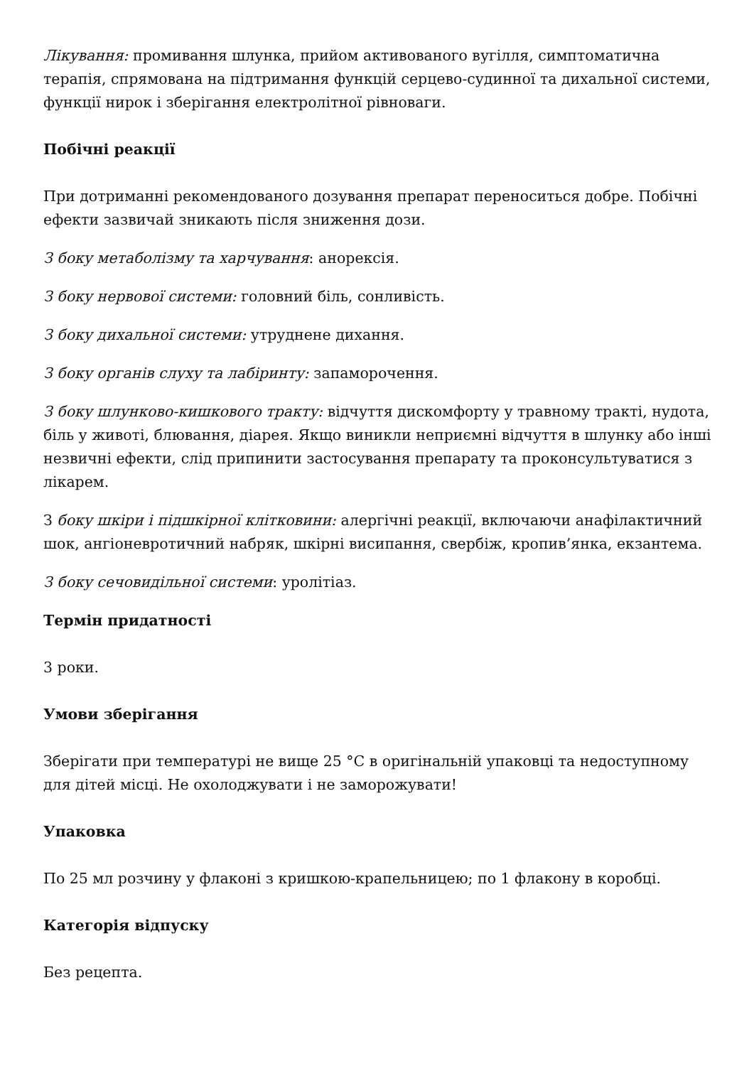Лікування: промивання шлунка, прийом активованого вугілля, симптоматична терапія, спрямована на підтримання функцій серцево-судинної та дихальної системи, функції нирок і зберігання електролітної рівноваги.
Побічні реакції
При дотриманні рекомендованого дозування препарат переноситься добре. Побічні ефекти зазвичай зникають після зниження дози.
З боку метаболізму та харчування: анорексія.
З боку нервової системи: головний біль, сонливість.
З боку дихальної системи: утруднене дихання.
З боку органів слуху та лабіринту: запаморочення.
З боку шлунково-кишкового тракту: відчуття дискомфорту у травному тракті, нудота, біль у животі, блювання, діарея. Якщо виникли неприємні відчуття в шлунку або інші незвичні ефекти, слід припинити застосування препарату та проконсультуватися з лікарем.
З боку шкіри і підшкірної клітковини: алергічні реакції, включаючи анафілактичний шок, ангіоневротичний набряк, шкірні висипання, свербіж, кропив’янка, екзантема.
З боку сечовидільної системи: уролітіаз.
Термін придатності
3 роки.
Умови зберігання
Зберігати при температурі не вище 25 °С в оригінальній упаковці та недоступному для дітей місці. Не охолоджувати і не заморожувати!
Упаковка
По 25 мл розчину у флаконі з кришкою-крапельницею; по 1 флакону в коробці.
Категорія відпуску
Без рецепта.